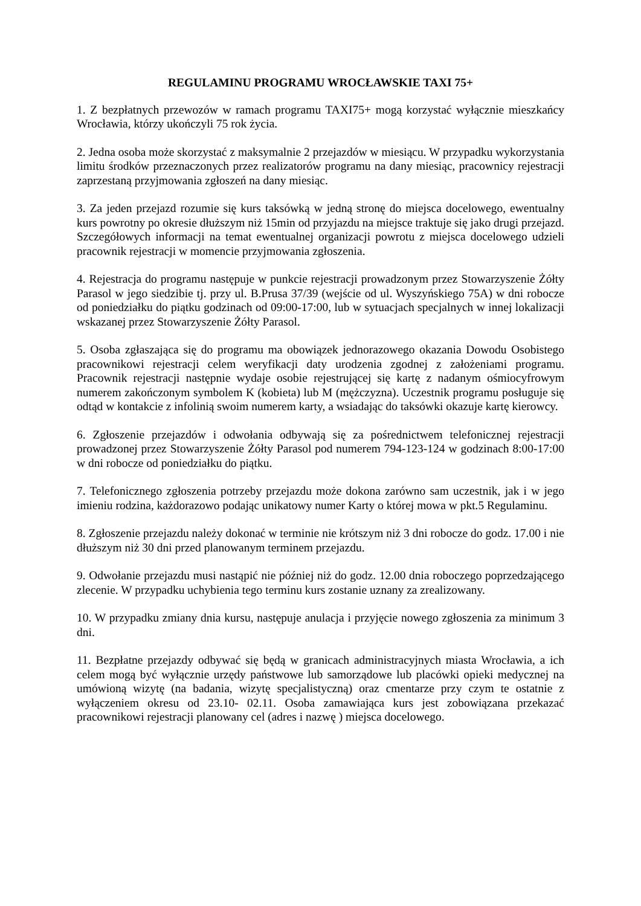REGULAMINU PROGRAMU WROCŁAWSKIE TAXI 75+
1. Z bezpłatnych przewozów w ramach programu TAXI75+ mogą korzystać wyłącznie mieszkańcy Wrocławia, którzy ukończyli 75 rok życia.
2. Jedna osoba może skorzystać z maksymalnie 2 przejazdów w miesiącu. W przypadku wykorzystania limitu środków przeznaczonych przez realizatorów programu na dany miesiąc, pracownicy rejestracji zaprzestaną przyjmowania zgłoszeń na dany miesiąc.
3. Za jeden przejazd rozumie się kurs taksówką w jedną stronę do miejsca docelowego, ewentualny kurs powrotny po okresie dłuższym niż 15min od przyjazdu na miejsce traktuje się jako drugi przejazd. Szczegółowych informacji na temat ewentualnej organizacji powrotu z miejsca docelowego udzieli pracownik rejestracji w momencie przyjmowania zgłoszenia.
4. Rejestracja do programu następuje w punkcie rejestracji prowadzonym przez Stowarzyszenie Żółty Parasol w jego siedzibie tj. przy ul. B.Prusa 37/39 (wejście od ul. Wyszyńskiego 75A) w dni robocze od poniedziałku do piątku godzinach od 09:00-17:00, lub w sytuacjach specjalnych w innej lokalizacji wskazanej przez Stowarzyszenie Żółty Parasol.
5. Osoba zgłaszająca się do programu ma obowiązek jednorazowego okazania Dowodu Osobistego pracownikowi rejestracji celem weryfikacji daty urodzenia zgodnej z założeniami programu. Pracownik rejestracji następnie wydaje osobie rejestrującej się kartę z nadanym ośmiocyfrowym numerem zakończonym symbolem K (kobieta) lub M (mężczyzna). Uczestnik programu posługuje się odtąd w kontakcie z infolinią swoim numerem karty, a wsiadając do taksówki okazuje kartę kierowcy.
6. Zgłoszenie przejazdów i odwołania odbywają się za pośrednictwem telefonicznej rejestracji prowadzonej przez Stowarzyszenie Żółty Parasol pod numerem 794-123-124 w godzinach 8:00-17:00 w dni robocze od poniedziałku do piątku.
7. Telefonicznego zgłoszenia potrzeby przejazdu może dokona zarówno sam uczestnik, jak i w jego imieniu rodzina, każdorazowo podając unikatowy numer Karty o której mowa w pkt.5 Regulaminu.
8. Zgłoszenie przejazdu należy dokonać w terminie nie krótszym niż 3 dni robocze do godz. 17.00 i nie dłuższym niż 30 dni przed planowanym terminem przejazdu.
9. Odwołanie przejazdu musi nastąpić nie później niż do godz. 12.00 dnia roboczego poprzedzającego zlecenie. W przypadku uchybienia tego terminu kurs zostanie uznany za zrealizowany.
10. W przypadku zmiany dnia kursu, następuje anulacja i przyjęcie nowego zgłoszenia za minimum 3 dni.
11. Bezpłatne przejazdy odbywać się będą w granicach administracyjnych miasta Wrocławia, a ich celem mogą być wyłącznie urzędy państwowe lub samorządowe lub placówki opieki medycznej na umówioną wizytę (na badania, wizytę specjalistyczną) oraz cmentarze przy czym te ostatnie z wyłączeniem okresu od 23.10- 02.11. Osoba zamawiająca kurs jest zobowiązana przekazać pracownikowi rejestracji planowany cel (adres i nazwę ) miejsca docelowego.